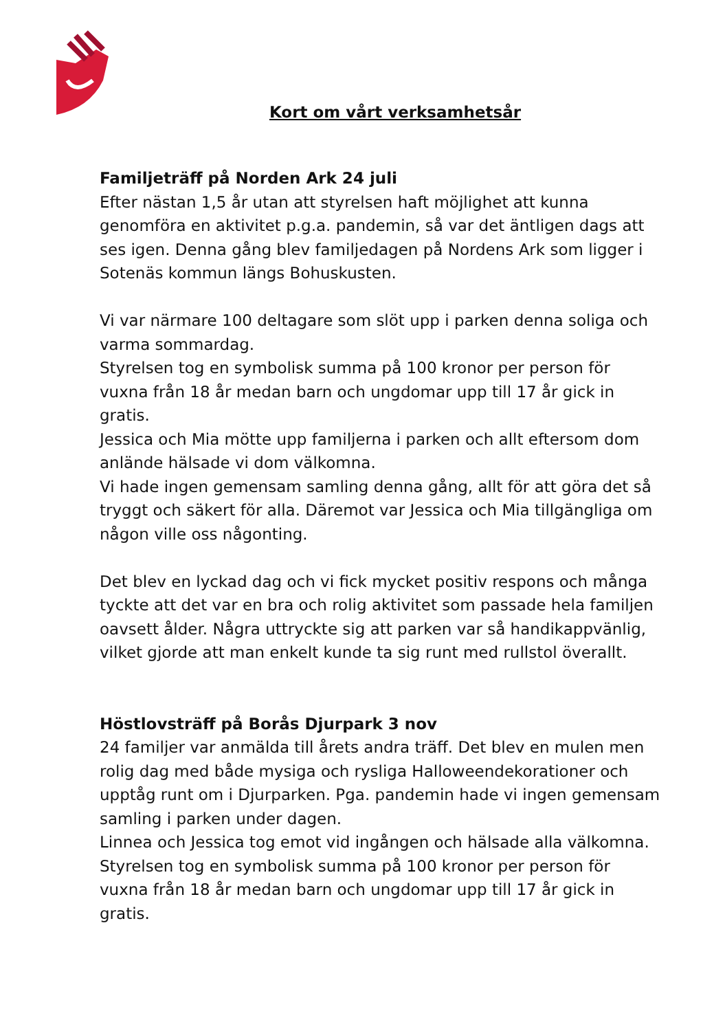Kort om vårt verksamhetsår
Familjeträff på Norden Ark 24 juli
Efter nästan 1,5 år utan att styrelsen haft möjlighet att kunna genomföra en aktivitet p.g.a. pandemin, så var det äntligen dags att ses igen. Denna gång blev familjedagen på Nordens Ark som ligger i Sotenäs kommun längs Bohuskusten.
Vi var närmare 100 deltagare som slöt upp i parken denna soliga och varma sommardag.
Styrelsen tog en symbolisk summa på 100 kronor per person för vuxna från 18 år medan barn och ungdomar upp till 17 år gick in gratis.
Jessica och Mia mötte upp familjerna i parken och allt eftersom dom anlände hälsade vi dom välkomna.
Vi hade ingen gemensam samling denna gång, allt för att göra det så tryggt och säkert för alla. Däremot var Jessica och Mia tillgängliga om någon ville oss någonting.
Det blev en lyckad dag och vi fick mycket positiv respons och många tyckte att det var en bra och rolig aktivitet som passade hela familjen oavsett ålder. Några uttryckte sig att parken var så handikappvänlig, vilket gjorde att man enkelt kunde ta sig runt med rullstol överallt.
Höstlovsträff på Borås Djurpark 3 nov
24 familjer var anmälda till årets andra träff. Det blev en mulen men rolig dag med både mysiga och rysliga Halloweendekorationer och upptåg runt om i Djurparken. Pga. pandemin hade vi ingen gemensam samling i parken under dagen.
Linnea och Jessica tog emot vid ingången och hälsade alla välkomna.
Styrelsen tog en symbolisk summa på 100 kronor per person för vuxna från 18 år medan barn och ungdomar upp till 17 år gick in gratis.